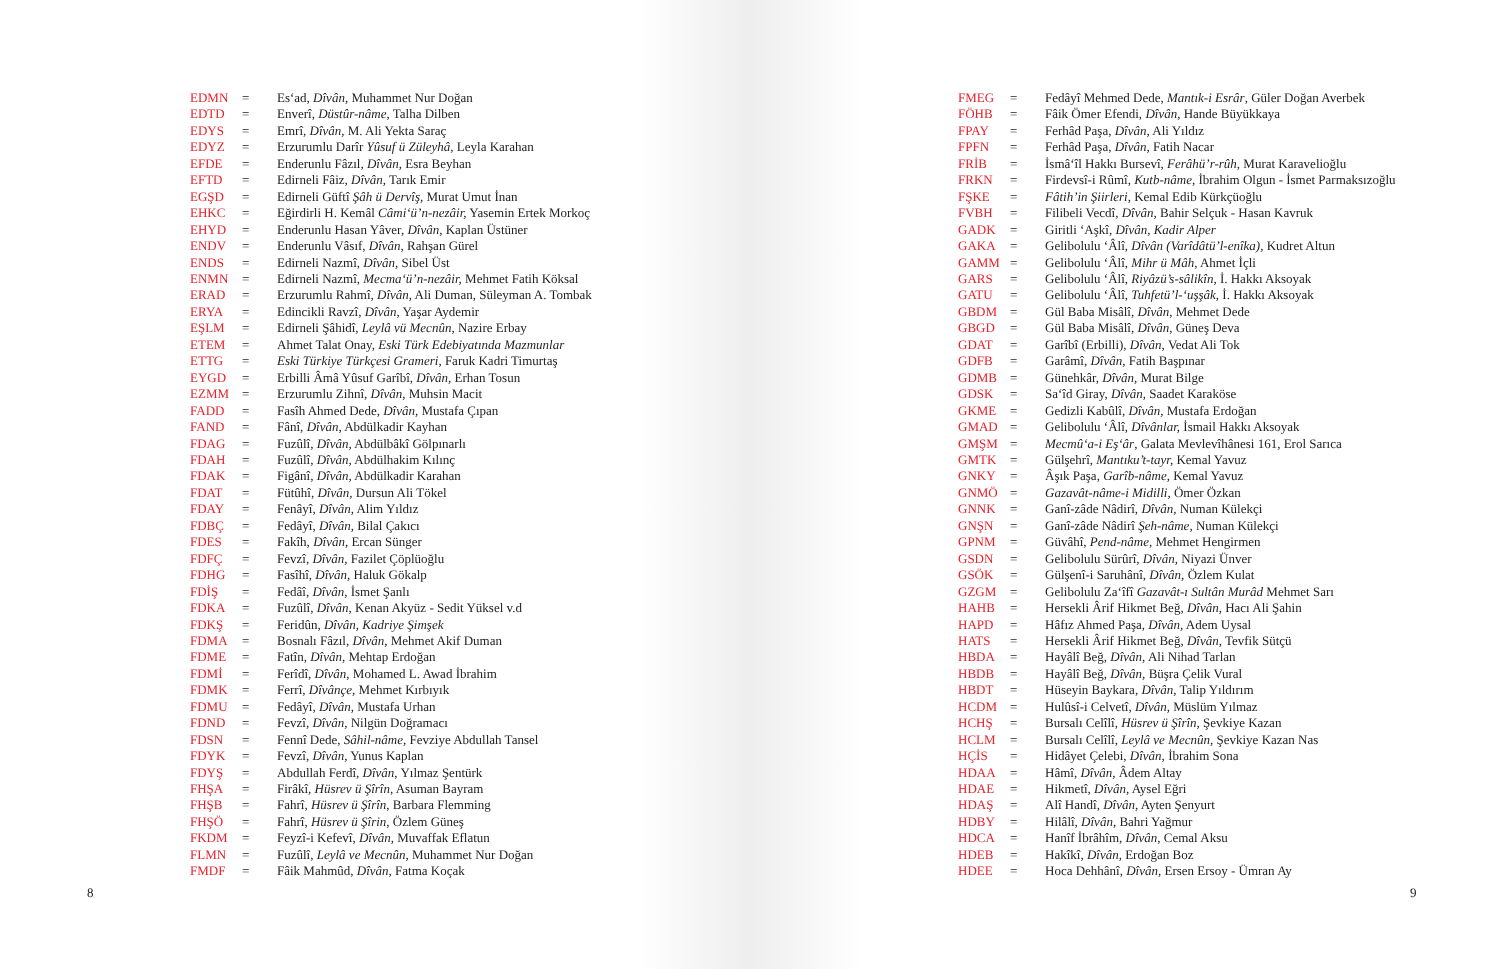| EDMN | = | Es‘ad, Dîvân, Muhammet Nur Doğan |
| EDTD | = | Enverî, Düstûr-nâme, Talha Dilben |
| EDYS | = | Emrî, Dîvân, M. Ali Yekta Saraç |
| EDYZ | = | Erzurumlu Darîr Yûsuf ü Züleyhâ , Leyla Karahan |
| EFDE | = | Enderunlu Fâzıl, Dîvân, Esra Beyhan |
| EFTD | = | Edirneli Fâiz, Dîvân, Tarık Emir |
| EGŞD | = | Edirneli Güftî Şâh ü Dervîş, Murat Umut İnan |
| EHKC | = | Eğirdirli H. Kemâl Câmi‘ü’n-nezâir, Yasemin Ertek Morkoç |
| EHYD | = | Enderunlu Hasan Yâver, Dîvân, Kaplan Üstüner |
| ENDV | = | Enderunlu Vâsıf, Dîvân , Rahşan Gürel |
| ENDS | = | Edirneli Nazmî, Dîvân, Sibel Üst |
| ENMN | = | Edirneli Nazmî, Mecma‘ü’n-nezâir, Mehmet Fatih Köksal |
| ERAD | = | Erzurumlu Rahmî, Dîvân, Ali Duman, Süleyman A. Tombak |
| ERYA | = | Edincikli Ravzî, Dîvân, Yaşar Aydemir |
| EŞLM | = | Edirneli Şâhidî, Leylâ vü Mecnûn, Nazire Erbay |
| ETEM | = | Ahmet Talat Onay, Eski Türk Edebiyatında Mazmunlar |
| ETTG | = | Eski Türkiye Türkçesi Grameri, Faruk Kadri Timurtaş |
| EYGD | = | Erbilli Âmâ Yûsuf Garîbî, Dîvân, Erhan Tosun |
| EZMM | = | Erzurumlu Zihnî, Dîvân, Muhsin Macit |
| FADD | = | Fasîh Ahmed Dede, Dîvân, Mustafa Çıpan |
| FAND | = | Fânî, Dîvân, Abdülkadir Kayhan |
| FDAG | = | Fuzûlî, Dîvân, Abdülbâkî Gölpınarlı |
| FDAH | = | Fuzûlî, Dîvân, Abdülhakim Kılınç |
| FDAK | = | Figânî, Dîvân, Abdülkadir Karahan |
| FDAT | = | Fütûhî, Dîvân, Dursun Ali Tökel |
| FDAY | = | Fenâyî, Dîvân, Alim Yıldız |
| FDBÇ | = | Fedâyî, Dîvân, Bilal Çakıcı |
| FDES | = | Fakîh, Dîvân, Ercan Sünger |
| FDFÇ | = | Fevzî, Dîvân, Fazilet Çöplüoğlu |
| FDHG | = | Fasîhî, Dîvân, Haluk Gökalp |
| FDİŞ | = | Fedâî, Dîvân, İsmet Şanlı |
| FDKA | = | Fuzûlî, Dîvân, Kenan Akyüz - Sedit Yüksel v.d |
| FDKŞ | = | Feridûn, Dîvân, Kadriye Şimşek |
| FDMA | = | Bosnalı Fâzıl, Dîvân, Mehmet Akif Duman |
| FDME | = | Fatîn, Dîvân, Mehtap Erdoğan |
| FDMİ | = | Ferîdî, Dîvân, Mohamed L. Awad İbrahim |
| FDMK | = | Ferrî, Dîvânçe, Mehmet Kırbıyık |
| FDMU | = | Fedâyî, Dîvân, Mustafa Urhan |
| FDND | = | Fevzî, Dîvân, Nilgün Doğramacı |
| FDSN | = | Fennî Dede, Sâhil-nâme, Fevziye Abdullah Tansel |
| FDYK | = | Fevzî, Dîvân, Yunus Kaplan |
| FDYŞ | = | Abdullah Ferdî, Dîvân, Yılmaz Şentürk |
| FHŞA | = | Firâkî, Hüsrev ü Şîrîn , Asuman Bayram |
| FHŞB | = | Fahrî, Hüsrev ü Şîrîn, Barbara Flemming |
| FHŞÖ | = | Fahrî, Hüsrev ü Şîrin, Özlem Güneş |
| FKDM | = | Feyzî-i Kefevî, Dîvân, Muvaffak Eflatun |
| FLMN | = | Fuzûlî, Leylâ ve Mecnûn, Muhammet Nur Doğan |
| FMDF | = | Fâik Mahmûd, Dîvân, Fatma Koçak |
8
| FMEG | = | Fedâyî Mehmed Dede, Mantık-i Esrâr , Güler Doğan Averbek |
| FÖHB | = | Fâik Ömer Efendi, Dîvân, Hande Büyükkaya |
| FPAY | = | Ferhâd Paşa, Dîvân, Ali Yıldız |
| FPFN | = | Ferhâd Paşa, Dîvân, Fatih Nacar |
| FRİB | = | İsmâ‘îl Hakkı Bursevî, Ferâhü’r-rûh , Murat Karavelioğlu |
| FRKN | = | Firdevsî-i Rûmî, Kutb-nâme , İbrahim Olgun - İsmet Parmaksızoğlu |
| FŞKE | = | Fâtih’in Şiirleri, Kemal Edib Kürkçüoğlu |
| FVBH | = | Filibeli Vecdî, Dîvân, Bahir Selçuk - Hasan Kavruk |
| GADK | = | Giritli ‘Aşkî, Dîvân, Kadir Alper |
| GAKA | = | Gelibolulu ‘Âlî, Dîvân (Varîdâtü’l-enîka), Kudret Altun |
| GAMM | = | Gelibolulu ‘Âlî, Mihr ü Mâh , Ahmet İçli |
| GARS | = | Gelibolulu ‘Âlî, Riyâzü’s-sâlikîn, İ. Hakkı Aksoyak |
| GATU | = | Gelibolulu ‘Âlî, Tuhfetü’l-‘uşşâk, İ. Hakkı Aksoyak |
| GBDM | = | Gül Baba Misâlî, Dîvân, Mehmet Dede |
| GBGD | = | Gül Baba Misâlî, Dîvân, Güneş Deva |
| GDAT | = | Garîbî (Erbilli), Dîvân, Vedat Ali Tok |
| GDFB | = | Garâmî, Dîvân, Fatih Başpınar |
| GDMB | = | Günehkâr, Dîvân, Murat Bilge |
| GDSK | = | Sa‘îd Giray, Dîvân, Saadet Karaköse |
| GKME | = | Gedizli Kabûlî, Dîvân, Mustafa Erdoğan |
| GMAD | = | Gelibolulu ‘Âlî, Dîvânlar, İsmail Hakkı Aksoyak |
| GMŞM | = | Mecmû‘a-i Eş‘âr , Galata Mevlevîhânesi 161, Erol Sarıca |
| GMTK | = | Gülşehrî, Mantıku’t-tayr, Kemal Yavuz |
| GNKY | = | Âşık Paşa, Garîb-nâme, Kemal Yavuz |
| GNMÖ | = | Gazavât-nâme-i Midilli, Ömer Özkan |
| GNNK | = | Ganî-zâde Nâdirî, Dîvân, Numan Külekçi |
| GNŞN | = | Ganî-zâde Nâdirî Şeh-nâme, Numan Külekçi |
| GPNM | = | Güvâhî, Pend-nâme , Mehmet Hengirmen |
| GSDN | = | Gelibolulu Sürûrî, Dîvân, Niyazi Ünver |
| GSÖK | = | Gülşenî-i Saruhânî, Dîvân, Özlem Kulat |
| GZGM | = | Gelibolulu Za‘îfî Gazavât-ı Sultân Murâd Mehmet Sarı |
| HAHB | = | Hersekli Ârif Hikmet Beğ, Dîvân, Hacı Ali Şahin |
| HAPD | = | Hâfız Ahmed Paşa, Dîvân, Adem Uysal |
| HATS | = | Hersekli Ârif Hikmet Beğ, Dîvân, Tevfik Sütçü |
| HBDA | = | Hayâlî Beğ, Dîvân, Ali Nihad Tarlan |
| HBDB | = | Hayâlî Beğ, Dîvân, Büşra Çelik Vural |
| HBDT | = | Hüseyin Baykara, Dîvân, Talip Yıldırım |
| HCDM | = | Hulûsî-i Celvetî, Dîvân, Müslüm Yılmaz |
| HCHŞ | = | Bursalı Celîlî, Hüsrev ü Şîrîn, Şevkiye Kazan |
| HCLM | = | Bursalı Celîlî, Leylâ ve Mecnûn, Şevkiye Kazan Nas |
| HÇİS | = | Hidâyet Çelebi, Dîvân, İbrahim Sona |
| HDAA | = | Hâmî, Dîvân, Âdem Altay |
| HDAE | = | Hikmetî, Dîvân, Aysel Eğri |
| HDAŞ | = | Alî Handî, Dîvân, Ayten Şenyurt |
| HDBY | = | Hilâlî, Dîvân, Bahri Yağmur |
| HDCA | = | Hanîf İbrâhîm, Dîvân, Cemal Aksu |
| HDEB | = | Hakîkî, Dîvân, Erdoğan Boz |
| HDEE | = | Hoca Dehhânî, Dîvân, Ersen Ersoy - Ümran Ay |
9